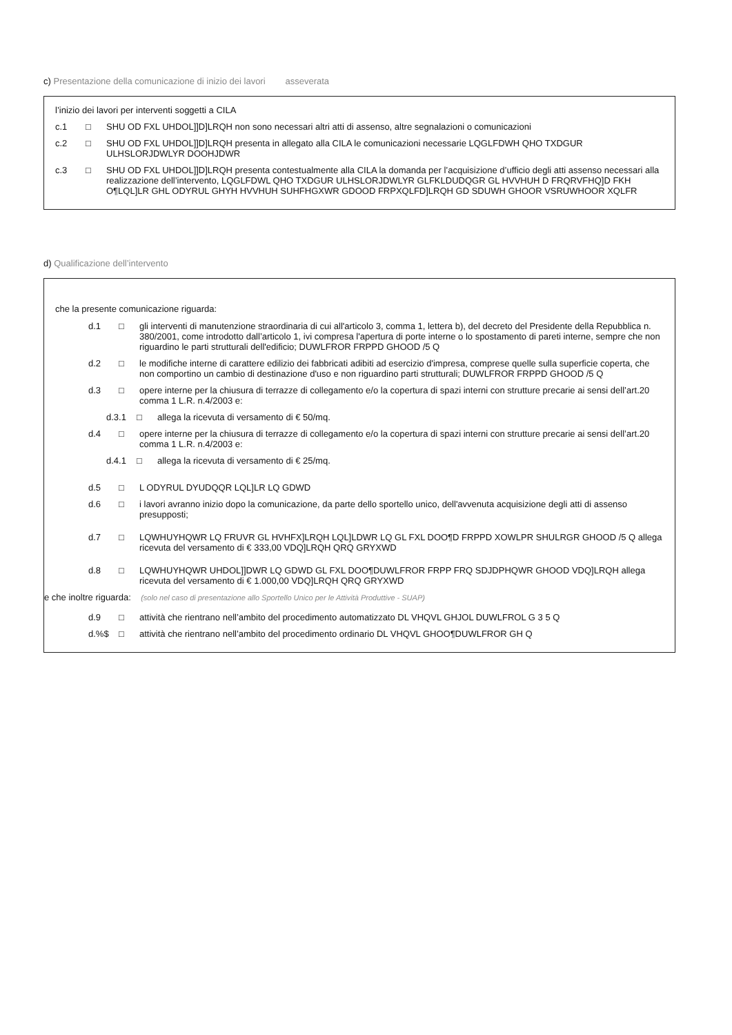c) Presentazione della comunicazione di inizio dei lavori asseverata
l’inizio dei lavori per interventi soggetti a CILA
c.1 □ SHU OD FXL UHDOL]]D]LRQH non sono necessari altri atti di assenso, altre segnalazioni o comunicazioni
c.2 □ SHU OD FXL UHDOL]]D]LRQH presenta in allegato alla CILA le comunicazioni necessarie LQGLFDWH QHO TXDGUR ULHSLORJDWLYR DOOHJDWR
c.3 □ SHU OD FXL UHDOL]]D]LRQH presenta contestualmente alla CILA la domanda per l’acquisizione d’ufficio degli atti assenso necessari alla realizzazione dell’intervento, LQGLFDWL QHO TXDGUR ULHSLORJDWLYR GLFKLDUDQGR GL HVVHUH D FRQRVFHQ]D FKH O¶LQL]LR GHL ODYRUL GHYH HVVHUH SUHFHGXWR GDOOD FRPXQLFD]LRQH GD SDUWH GHOOR VSRUWHOOR XQLFR
d) Qualificazione dell’intervento
che la presente comunicazione riguarda:
d.1 □ gli interventi di manutenzione straordinaria di cui all'articolo 3, comma 1, lettera b), del decreto del Presidente della Repubblica n. 380/2001, come introdotto dall’articolo 1, ivi compresa l'apertura di porte interne o lo spostamento di pareti interne, sempre che non riguardino le parti strutturali dell'edificio; DUWLFROR FRPPD GHOOD /5 Q
d.2 □ le modifiche interne di carattere edilizio dei fabbricati adibiti ad esercizio d'impresa, comprese quelle sulla superficie coperta, che non comportino un cambio di destinazione d'uso e non riguardino parti strutturali; DUWLFROR FRPPD GHOOD /5 Q
d.3 □ opere interne per la chiusura di terrazze di collegamento e/o la copertura di spazi interni con strutture precarie ai sensi dell’art.20 comma 1 L.R. n.4/2003 e:
d.3.1 □ allega la ricevuta di versamento di € 50/mq.
d.4 □ opere interne per la chiusura di terrazze di collegamento e/o la copertura di spazi interni con strutture precarie ai sensi dell’art.20 comma 1 L.R. n.4/2003 e:
d.4.1 □ allega la ricevuta di versamento di € 25/mq.
d.5 □ L ODYRUL DYUDQQR LQL]LR LQ GDWD
d.6 □ i lavori avranno inizio dopo la comunicazione, da parte dello sportello unico, dell'avvenuta acquisizione degli atti di assenso presupposti;
d.7 □ LQWHUYHQWR LQ FRUVR GL HVHFX]LRQH LQL]LDWR LQ GL FXL DOO¶D FRPPD XOWLPR SHULRGR GHOOD /5 Q allega ricevuta del versamento di € 333,00 VDQ]LRQH QRQ GRYXWD
d.8 □ LQWHUYHQWR UHDOL]]DWR LQ GDWD GL FXL DOO¶DUWLFROR FRPP FRQ SDJDPHQWR GHOOD VDQ]LRQH allega ricevuta del versamento di € 1.000,00 VDQ]LRQH QRQ GRYXWD
e che inoltre riguarda: (solo nel caso di presentazione allo Sportello Unico per le Attività Produttive - SUAP)
d.9 □ attività che rientrano nell’ambito del procedimento automatizzato DL VHQVL GHJOL DUWLFROL G 3 5 Q
d.%$ □ attività che rientrano nell’ambito del procedimento ordinario DL VHQVL GHOO¶DUWLFROR GH Q